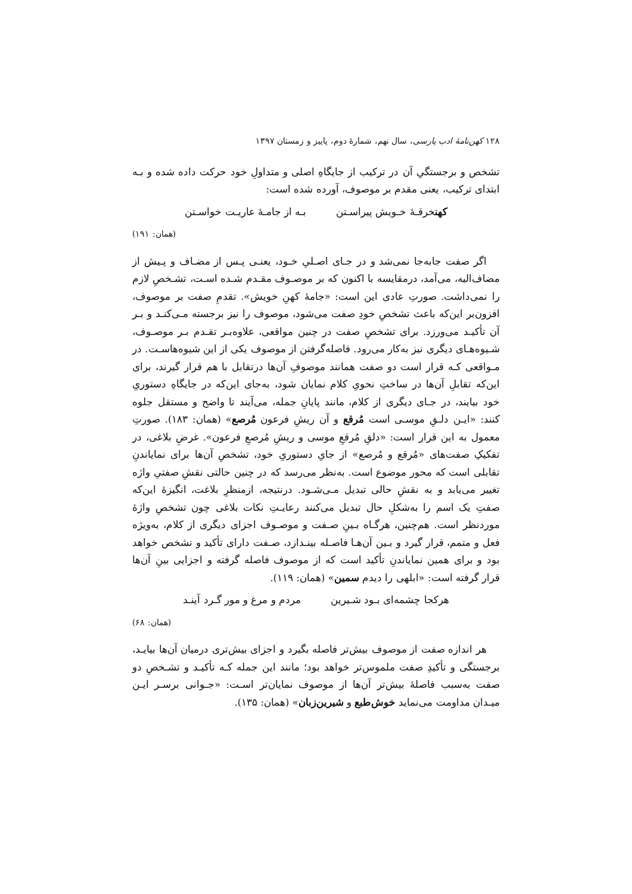۱۲۸ کهن‌نامهٔ ادب پارسی، سال نهم، شمارهٔ دوم، پاییز و زمستان ۱۳۹۷
تشخص و برجستگیِ آن در ترکیب از جایگاهِ اصلی و متداولِ خود حرکت داده شده و بـه ابتدای ترکیب، یعنی مقدم بر موصوف، آورده شده است:
کهنخرقـهٔ خـویش پیراسـتن بـه از جامـهٔ عاریـت خواسـتن
(همان: ۱۹۱)
اگر صفت جابه‌جا نمی‌شد و در جـای اصـلیِ خـود، یعنـی پـس از مضـاف و پـیش از مضاف‌الیه، می‌آمد، درمقایسه با اکنون که بر موصـوف مقـدم شـده اسـت، تشـخصِ لازم را نمی‌داشت. صورتِ عادی این است: «جامهٔ کهنِ خویش». تقدمِ صفت بر موصوف، افزون‌بر این‌که باعث تشخصِ خودِ صفت می‌شود، موصوف را نیز برجسته مـی‌کنـد و بـر آن تأکیـد می‌ورزد. برای تشخصِ صفت در چنین مواقعی، علاوه‌بـر تقـدم بـر موصـوف، شـیوه‌هـای دیگری نیز به‌کار می‌رود. فاصله‌گرفتن از موصوف یکی از این شیوه‌هاسـت. در مـواقعی کـه قرار است دو صفت همانند موصوفِ آن‌ها درتقابل با هم قرار گیرند، برای این‌که تقابلِ آن‌ها در ساختِ نحویِ کلام نمایان شود، به‌جای این‌که در جایگاهِ دستوریِ خود بیایند، در جـای دیگری از کلام، مانند پایانِ جمله، می‌آیند تا واضح و مستقل جلوه کنند: «ایـن دلـقِ موسـی است مُرقع و آن ریشِ فرعون مُرصع» (همان: ۱۸۳). صورتِ معمول به این قرار است: «دلقِ مُرقعِ موسی و ریشِ مُرصعِ فرعون». غرضِ بلاغی، در تفکیکِ صفت‌های «مُرقع و مُرصع» از جایِ دستوریِ خود، تشخصِ آن‌ها برای نمایاندنِ تقابلی است که محور موضوع است. به‌نظر می‌رسد که در چنین حالتی نقشِ صفتیِ واژه تغییر می‌یابد و به نقشِ حالی تبدیل مـی‌شـود. درنتیجه، ازمنظرِ بلاغت، انگیزهٔ این‌که صفتِ یک اسم را به‌شکلِ حال تبدیل می‌کنند رعایـتِ نکات بلاغی چون تشخصِ واژهٔ موردنظر است. هم‌چنین، هرگـاه بـینِ صـفت و موصـوف اجزای دیگری از کلام، به‌ویژه فعل و متمم، قرار گیرد و بـین آن‌هـا فاصـله بینـدازد، صـفت دارای تأکید و تشخص خواهد بود و برای همین نمایاندنِ تأکید است که از موصوف فاصله گرفته و اجزایی بینِ آن‌ها قرار گرفته است: «ابلهی را دیدم سمین» (همان: ۱۱۹).
هرکجا چشمه‌ای بـود شـیرین مردم و مرغ و مور گـرد آینـد
(همان: ۶۸)
هر اندازه صفت از موصوف بیش‌تر فاصله بگیرد و اجزای بیش‌تری درمیان آن‌ها بیایـد، برجستگی و تأکیدِ صفت ملموس‌تر خواهد بود؛ مانند این جمله کـه تأکیـد و تشـخصِ دو صفت به‌سبب فاصلهٔ بیش‌تر آن‌ها از موصوف نمایان‌تر اسـت: «جـوانی برسـر ایـن میـدان مداومت می‌نماید خوش‌طبع و شیرین‌زبان» (همان: ۱۳۵).